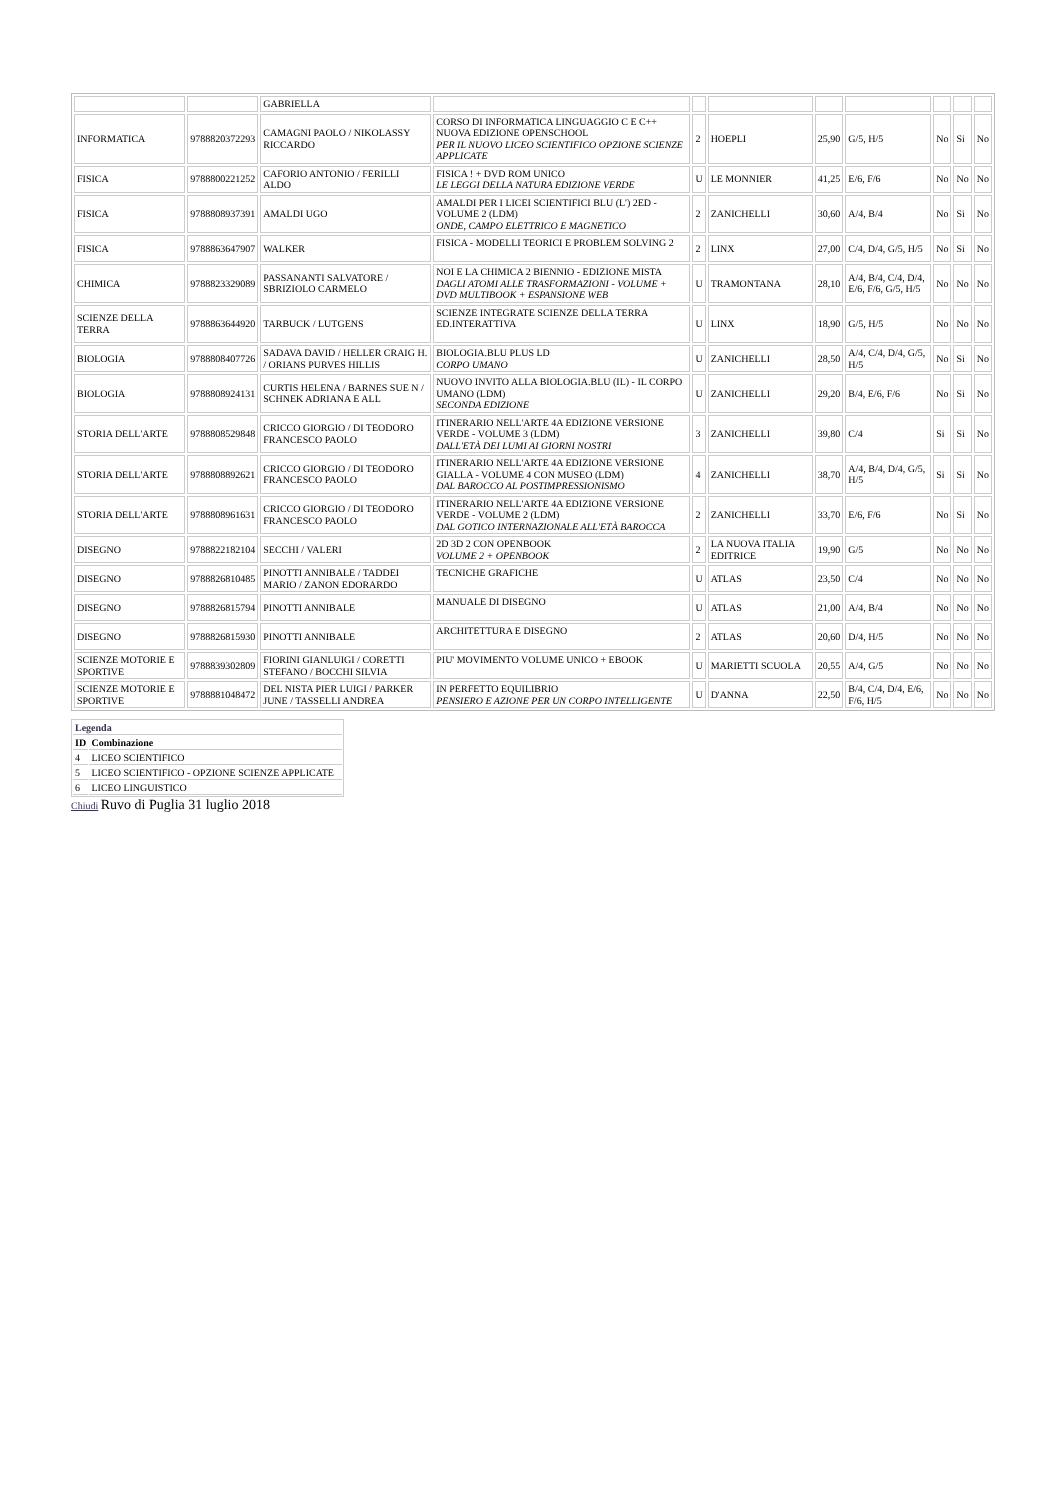| | | GABRIELLA | | | | | | | | |
| INFORMATICA | 9788820372293 | CAMAGNI PAOLO / NIKOLASSY RICCARDO | CORSO DI INFORMATICA LINGUAGGIO C E C++ NUOVA EDIZIONE OPENSCHOOL PER IL NUOVO LICEO SCIENTIFICO OPZIONE SCIENZE APPLICATE | 2 | HOEPLI | 25,90 | G/5, H/5 | No | Si | No |
| FISICA | 9788800221252 | CAFORIO ANTONIO / FERILLI ALDO | FISICA ! + DVD ROM UNICO LE LEGGI DELLA NATURA EDIZIONE VERDE | U | LE MONNIER | 41,25 | E/6, F/6 | No | No | No |
| FISICA | 9788808937391 | AMALDI UGO | AMALDI PER I LICEI SCIENTIFICI BLU (L') 2ED - VOLUME 2 (LDM) ONDE, CAMPO ELETTRICO E MAGNETICO | 2 | ZANICHELLI | 30,60 | A/4, B/4 | No | Si | No |
| FISICA | 9788863647907 | WALKER | FISICA - MODELLI TEORICI E PROBLEM SOLVING 2 | 2 | LINX | 27,00 | C/4, D/4, G/5, H/5 | No | Si | No |
| CHIMICA | 9788823329089 | PASSANANTI SALVATORE / SBRIZIOLO CARMELO | NOI E LA CHIMICA 2 BIENNIO - EDIZIONE MISTA DAGLI ATOMI ALLE TRASFORMAZIONI - VOLUME + DVD MULTIBOOK + ESPANSIONE WEB | U | TRAMONTANA | 28,10 | A/4, B/4, C/4, D/4, E/6, F/6, G/5, H/5 | No | No | No |
| SCIENZE DELLA TERRA | 9788863644920 | TARBUCK / LUTGENS | SCIENZE INTEGRATE SCIENZE DELLA TERRA ED.INTERATTIVA | U | LINX | 18,90 | G/5, H/5 | No | No | No |
| BIOLOGIA | 9788808407726 | SADAVA DAVID / HELLER CRAIG H. / ORIANS PURVES HILLIS | BIOLOGIA.BLU PLUS LD CORPO UMANO | U | ZANICHELLI | 28,50 | A/4, C/4, D/4, G/5, H/5 | No | Si | No |
| BIOLOGIA | 9788808924131 | CURTIS HELENA / BARNES SUE N / SCHNEK ADRIANA E ALL | NUOVO INVITO ALLA BIOLOGIA.BLU (IL) - IL CORPO UMANO (LDM) SECONDA EDIZIONE | U | ZANICHELLI | 29,20 | B/4, E/6, F/6 | No | Si | No |
| STORIA DELL'ARTE | 9788808529848 | CRICCO GIORGIO / DI TEODORO FRANCESCO PAOLO | ITINERARIO NELL'ARTE 4A EDIZIONE VERSIONE VERDE - VOLUME 3 (LDM) DALL'ETÀ DEI LUMI AI GIORNI NOSTRI | 3 | ZANICHELLI | 39,80 | C/4 | Si | Si | No |
| STORIA DELL'ARTE | 9788808892621 | CRICCO GIORGIO / DI TEODORO FRANCESCO PAOLO | ITINERARIO NELL'ARTE 4A EDIZIONE VERSIONE GIALLA - VOLUME 4 CON MUSEO (LDM) DAL BAROCCO AL POSTIMPRESSIONISMO | 4 | ZANICHELLI | 38,70 | A/4, B/4, D/4, G/5, H/5 | Si | Si | No |
| STORIA DELL'ARTE | 9788808961631 | CRICCO GIORGIO / DI TEODORO FRANCESCO PAOLO | ITINERARIO NELL'ARTE 4A EDIZIONE VERSIONE VERDE - VOLUME 2 (LDM) DAL GOTICO INTERNAZIONALE ALL'ETÀ BAROCCA | 2 | ZANICHELLI | 33,70 | E/6, F/6 | No | Si | No |
| DISEGNO | 9788822182104 | SECCHI / VALERI | 2D 3D 2 CON OPENBOOK VOLUME 2 + OPENBOOK | 2 | LA NUOVA ITALIA EDITRICE | 19,90 | G/5 | No | No | No |
| DISEGNO | 9788826810485 | PINOTTI ANNIBALE / TADDEI MARIO / ZANON EDORARDO | TECNICHE GRAFICHE | U | ATLAS | 23,50 | C/4 | No | No | No |
| DISEGNO | 9788826815794 | PINOTTI ANNIBALE | MANUALE DI DISEGNO | U | ATLAS | 21,00 | A/4, B/4 | No | No | No |
| DISEGNO | 9788826815930 | PINOTTI ANNIBALE | ARCHITETTURA E DISEGNO | 2 | ATLAS | 20,60 | D/4, H/5 | No | No | No |
| SCIENZE MOTORIE E SPORTIVE | 9788839302809 | FIORINI GIANLUIGI / CORETTI STEFANO / BOCCHI SILVIA | PIU' MOVIMENTO VOLUME UNICO + EBOOK | U | MARIETTI SCUOLA | 20,55 | A/4, G/5 | No | No | No |
| SCIENZE MOTORIE E SPORTIVE | 9788881048472 | DEL NISTA PIER LUIGI / PARKER JUNE / TASSELLI ANDREA | IN PERFETTO EQUILIBRIO PENSIERO E AZIONE PER UN CORPO INTELLIGENTE | U | D'ANNA | 22,50 | B/4, C/4, D/4, E/6, F/6, H/5 | No | No | No |
| Legenda | |
| ID | Combinazione |
| 4 | LICEO SCIENTIFICO |
| 5 | LICEO SCIENTIFICO - OPZIONE SCIENZE APPLICATE |
| 6 | LICEO LINGUISTICO |
Chiudi Ruvo di Puglia 31 luglio 2018